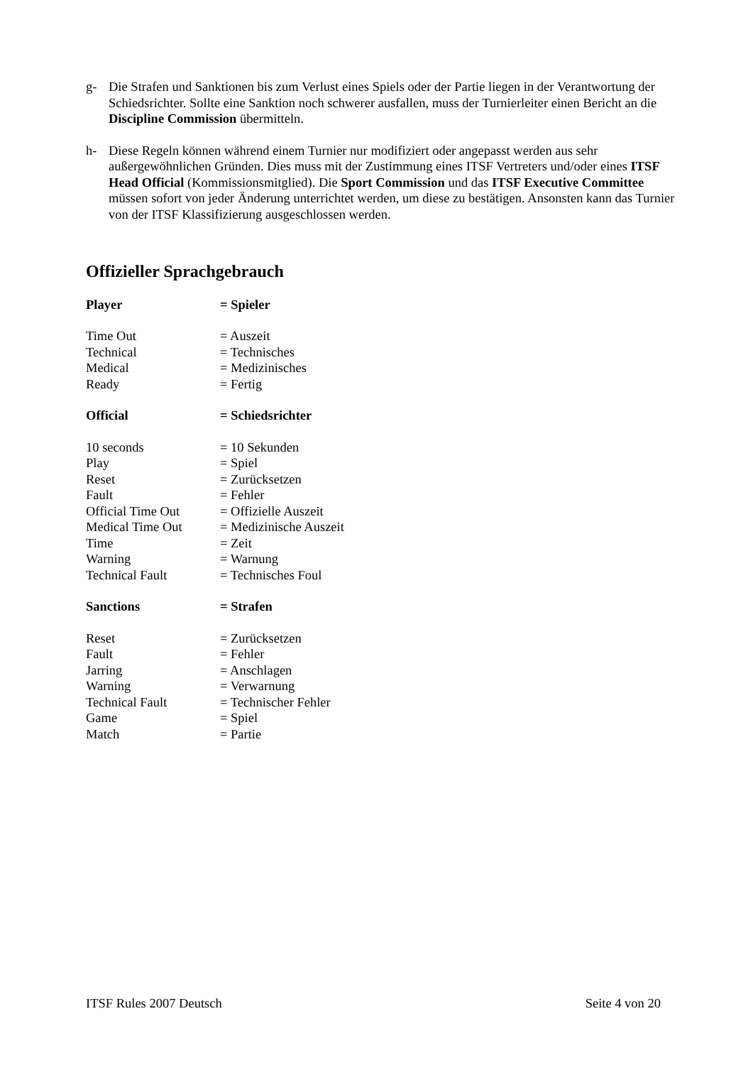g- Die Strafen und Sanktionen bis zum Verlust eines Spiels oder der Partie liegen in der Verantwortung der Schiedsrichter. Sollte eine Sanktion noch schwerer ausfallen, muss der Turnierleiter einen Bericht an die Discipline Commission übermitteln.
h- Diese Regeln können während einem Turnier nur modifiziert oder angepasst werden aus sehr außergewöhnlichen Gründen. Dies muss mit der Zustimmung eines ITSF Vertreters und/oder eines ITSF Head Official (Kommissionsmitglied). Die Sport Commission und das ITSF Executive Committee müssen sofort von jeder Änderung unterrichtet werden, um diese zu bestätigen. Ansonsten kann das Turnier von der ITSF Klassifizierung ausgeschlossen werden.
Offizieller Sprachgebrauch
| Player | = Spieler |
| Time Out | = Auszeit |
| Technical | = Technisches |
| Medical | = Medizinisches |
| Ready | = Fertig |
| Official | = Schiedsrichter |
| 10 seconds | = 10 Sekunden |
| Play | = Spiel |
| Reset | = Zurücksetzen |
| Fault | = Fehler |
| Official Time Out | = Offizielle Auszeit |
| Medical Time Out | = Medizinische Auszeit |
| Time | = Zeit |
| Warning | = Warnung |
| Technical Fault | = Technisches Foul |
| Sanctions | = Strafen |
| Reset | = Zurücksetzen |
| Fault | = Fehler |
| Jarring | = Anschlagen |
| Warning | = Verwarnung |
| Technical Fault | = Technischer Fehler |
| Game | = Spiel |
| Match | = Partie |
ITSF Rules 2007 Deutsch Seite 4 von 20